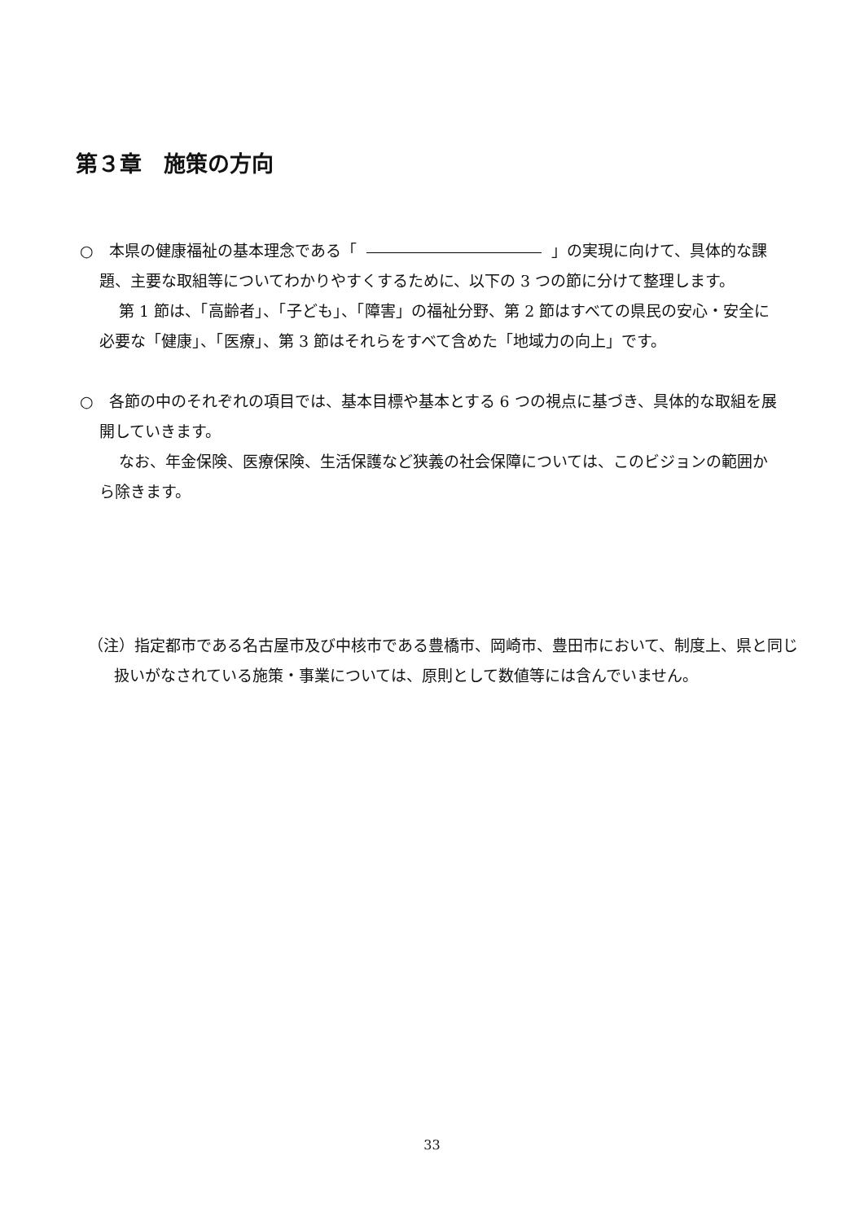第３章　施策の方向
○　本県の健康福祉の基本理念である「 」の実現に向けて、具体的な課題、主要な取組等についてわかりやすくするために、以下の 3 つの節に分けて整理します。
第 1 節は、「高齢者」、「子ども」、「障害」の福祉分野、第 2 節はすべての県民の安心・安全に必要な「健康」、「医療」、第 3 節はそれらをすべて含めた「地域力の向上」です。
○　各節の中のそれぞれの項目では、基本目標や基本とする 6 つの視点に基づき、具体的な取組を展開していきます。
なお、年金保険、医療保険、生活保護など狭義の社会保障については、このビジョンの範囲から除きます。
（注）指定都市である名古屋市及び中核市である豊橋市、岡崎市、豊田市において、制度上、県と同じ扱いがなされている施策・事業については、原則として数値等には含んでいません。
33